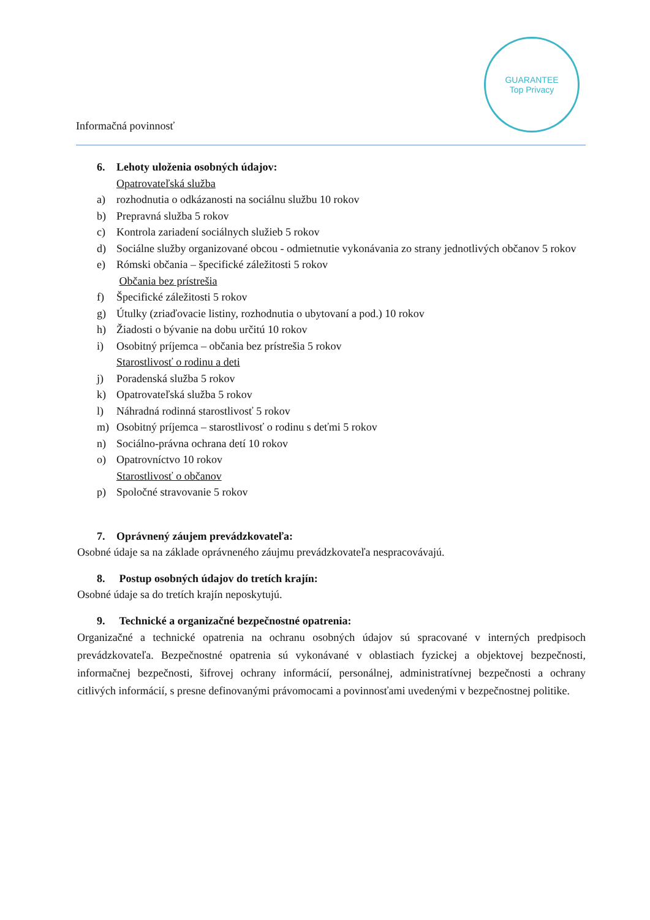Informačná povinnosť
GUARANTEE
Top Privacy
6. Lehoty uloženia osobných údajov:
Opatrovateľská služba
a) rozhodnutia o odkázanosti na sociálnu službu 10 rokov
b) Prepravná služba 5 rokov
c) Kontrola zariadení sociálnych služieb 5 rokov
d) Sociálne služby organizované obcou - odmietnutie vykonávania zo strany jednotlivých občanov 5 rokov
e) Rómski občania – špecifické záležitosti 5 rokov
Občania bez prístrešia
f) Špecifické záležitosti 5 rokov
g) Útulky (zriaďovacie listiny, rozhodnutia o ubytovaní a pod.) 10 rokov
h) Žiadosti o bývanie na dobu určitú 10 rokov
i) Osobitný príjemca – občania bez prístrešia 5 rokov
Starostlivosť o rodinu a deti
j) Poradenská služba 5 rokov
k) Opatrovateľská služba 5 rokov
l) Náhradná rodinná starostlivosť 5 rokov
m) Osobitný príjemca – starostlivosť o rodinu s deťmi 5 rokov
n) Sociálno-právna ochrana detí 10 rokov
o) Opatrovníctvo 10 rokov
Starostlivosť o občanov
p) Spoločné stravovanie 5 rokov
7. Oprávnený záujem prevádzkovateľa:
Osobné údaje sa na základe oprávneného záujmu prevádzkovateľa nespracovávajú.
8. Postup osobných údajov do tretích krajín:
Osobné údaje sa do tretích krajín neposkytujú.
9. Technické a organizačné bezpečnostné opatrenia:
Organizačné a technické opatrenia na ochranu osobných údajov sú spracované v interných predpisoch prevádzkovateľa. Bezpečnostné opatrenia sú vykonávané v oblastiach fyzickej a objektovej bezpečnosti, informačnej bezpečnosti, šifrovej ochrany informácií, personálnej, administratívnej bezpečnosti a ochrany citlivých informácií, s presne definovanými právomocami a povinnosťami uvedenými v bezpečnostnej politike.